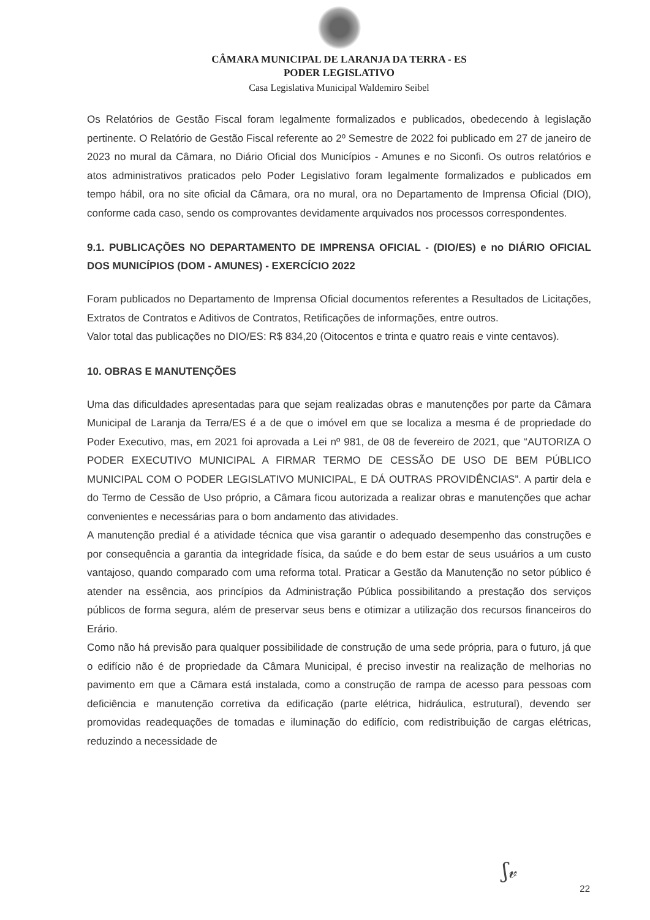CÂMARA MUNICIPAL DE LARANJA DA TERRA - ES
PODER LEGISLATIVO
Casa Legislativa Municipal Waldemiro Seibel
Os Relatórios de Gestão Fiscal foram legalmente formalizados e publicados, obedecendo à legislação pertinente. O Relatório de Gestão Fiscal referente ao 2º Semestre de 2022 foi publicado em 27 de janeiro de 2023 no mural da Câmara, no Diário Oficial dos Municípios - Amunes e no Siconfi. Os outros relatórios e atos administrativos praticados pelo Poder Legislativo foram legalmente formalizados e publicados em tempo hábil, ora no site oficial da Câmara, ora no mural, ora no Departamento de Imprensa Oficial (DIO), conforme cada caso, sendo os comprovantes devidamente arquivados nos processos correspondentes.
9.1. PUBLICAÇÕES NO DEPARTAMENTO DE IMPRENSA OFICIAL - (DIO/ES) e no DIÁRIO OFICIAL DOS MUNICÍPIOS (DOM - AMUNES) - EXERCÍCIO 2022
Foram publicados no Departamento de Imprensa Oficial documentos referentes a Resultados de Licitações, Extratos de Contratos e Aditivos de Contratos, Retificações de informações, entre outros.
Valor total das publicações no DIO/ES: R$ 834,20 (Oitocentos e trinta e quatro reais e vinte centavos).
10. OBRAS E MANUTENÇÕES
Uma das dificuldades apresentadas para que sejam realizadas obras e manutenções por parte da Câmara Municipal de Laranja da Terra/ES é a de que o imóvel em que se localiza a mesma é de propriedade do Poder Executivo, mas, em 2021 foi aprovada a Lei nº 981, de 08 de fevereiro de 2021, que “AUTORIZA O PODER EXECUTIVO MUNICIPAL A FIRMAR TERMO DE CESSÃO DE USO DE BEM PÚBLICO MUNICIPAL COM O PODER LEGISLATIVO MUNICIPAL, E DÁ OUTRAS PROVIDÊNCIAS”. A partir dela e do Termo de Cessão de Uso próprio, a Câmara ficou autorizada a realizar obras e manutenções que achar convenientes e necessárias para o bom andamento das atividades.
A manutenção predial é a atividade técnica que visa garantir o adequado desempenho das construções e por consequência a garantia da integridade física, da saúde e do bem estar de seus usuários a um custo vantajoso, quando comparado com uma reforma total. Praticar a Gestão da Manutenção no setor público é atender na essência, aos princípios da Administração Pública possibilitando a prestação dos serviços públicos de forma segura, além de preservar seus bens e otimizar a utilização dos recursos financeiros do Erário.
Como não há previsão para qualquer possibilidade de construção de uma sede própria, para o futuro, já que o edifício não é de propriedade da Câmara Municipal, é preciso investir na realização de melhorias no pavimento em que a Câmara está instalada, como a construção de rampa de acesso para pessoas com deficiência e manutenção corretiva da edificação (parte elétrica, hidráulica, estrutural), devendo ser promovidas readequações de tomadas e iluminação do edifício, com redistribuição de cargas elétricas, reduzindo a necessidade de
ʃ𝓋
22